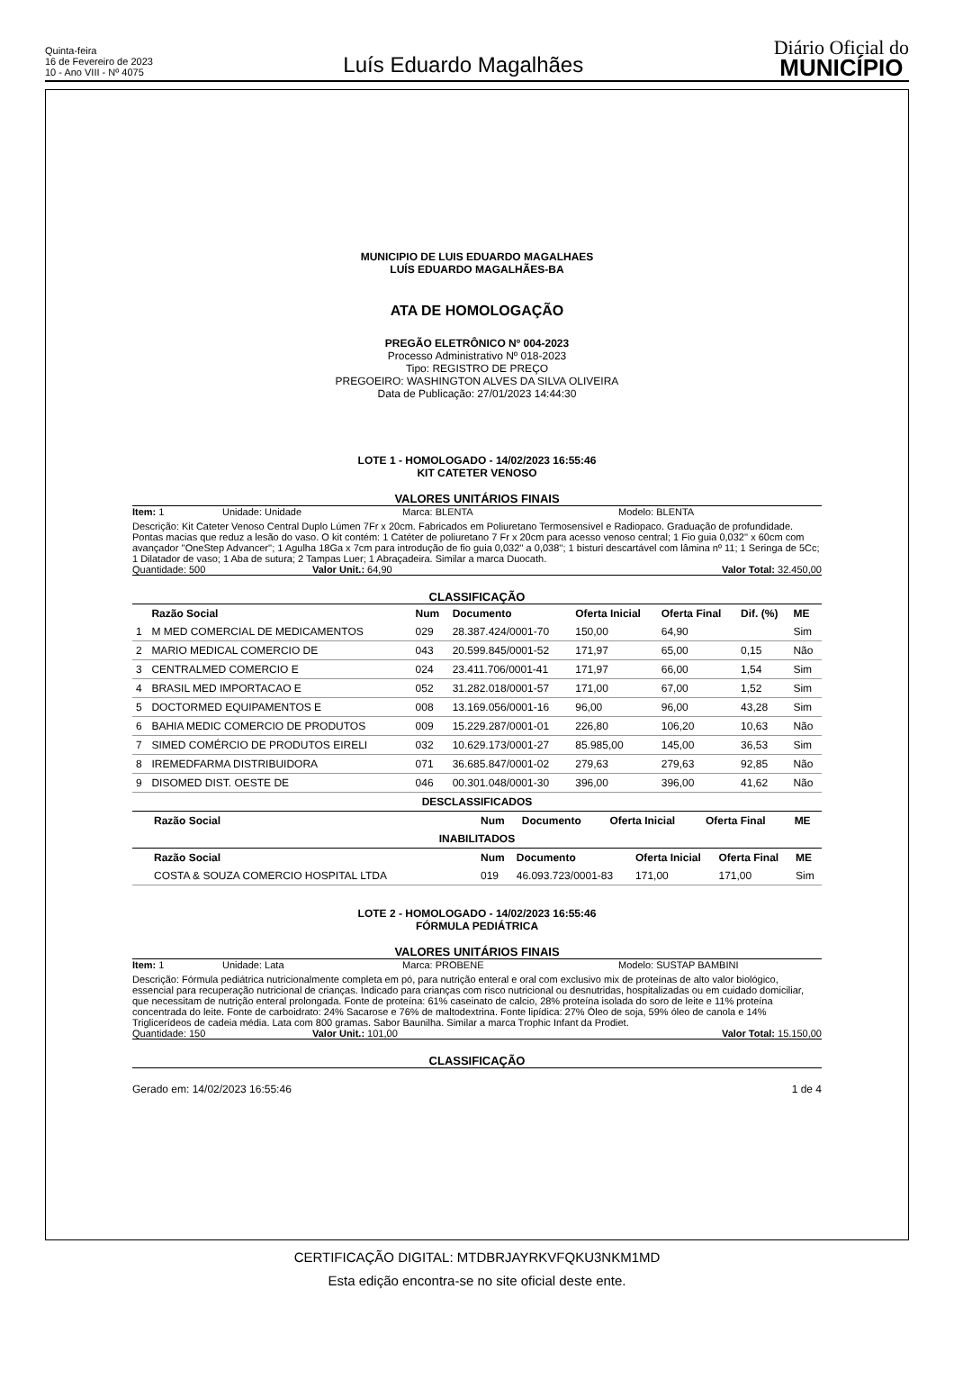Quinta-feira
16 de Fevereiro de 2023
10 - Ano VIII - Nº 4075
Luís Eduardo Magalhães
Diário Oficial do
MUNICÍPIO
MUNICIPIO DE LUIS EDUARDO MAGALHAES
LUÍS EDUARDO MAGALHÃES-BA
ATA DE HOMOLOGAÇÃO
PREGÃO ELETRÔNICO Nº 004-2023
Processo Administrativo Nº 018-2023
Tipo: REGISTRO DE PREÇO
PREGOEIRO: WASHINGTON ALVES DA SILVA OLIVEIRA
Data de Publicação: 27/01/2023 14:44:30
LOTE 1 - HOMOLOGADO - 14/02/2023 16:55:46
KIT CATETER VENOSO
VALORES UNITÁRIOS FINAIS
Item: 1 Unidade: Unidade Marca: BLENTA Modelo: BLENTA
Descrição: Kit Cateter Venoso Central Duplo Lúmen 7Fr x 20cm. Fabricados em Poliuretano Termosensível e Radiopaco. Graduação de profundidade. Pontas macias que reduz a lesão do vaso. O kit contém: 1 Catéter de poliuretano 7 Fr x 20cm para acesso venoso central; 1 Fio guia 0,032'' x 60cm com avançador ''OneStep Advancer''; 1 Agulha 18Ga x 7cm para introdução de fio guia 0,032'' a 0,038''; 1 bisturi descartável com lâmina nº 11; 1 Seringa de 5Cc; 1 Dilatador de vaso; 1 Aba de sutura; 2 Tampas Luer; 1 Abraçadeira. Similar a marca Duocath.
Quantidade: 500 Valor Unit.: 64,90 Valor Total: 32.450,00
CLASSIFICAÇÃO
| | Razão Social | Num | Documento | Oferta Inicial | Oferta Final | Dif. (%) | ME |
| --- | --- | --- | --- | --- | --- | --- | --- |
| 1 | M MED COMERCIAL DE MEDICAMENTOS | 029 | 28.387.424/0001-70 | 150,00 | 64,90 | | Sim |
| 2 | MARIO MEDICAL COMERCIO DE | 043 | 20.599.845/0001-52 | 171,97 | 65,00 | 0,15 | Não |
| 3 | CENTRALMED COMERCIO E | 024 | 23.411.706/0001-41 | 171,97 | 66,00 | 1,54 | Sim |
| 4 | BRASIL MED IMPORTACAO E | 052 | 31.282.018/0001-57 | 171,00 | 67,00 | 1,52 | Sim |
| 5 | DOCTORMED EQUIPAMENTOS E | 008 | 13.169.056/0001-16 | 96,00 | 96,00 | 43,28 | Sim |
| 6 | BAHIA MEDIC COMERCIO DE PRODUTOS | 009 | 15.229.287/0001-01 | 226,80 | 106,20 | 10,63 | Não |
| 7 | SIMED COMÉRCIO DE PRODUTOS EIRELI | 032 | 10.629.173/0001-27 | 85.985,00 | 145,00 | 36,53 | Sim |
| 8 | IREMEDFARMA DISTRIBUIDORA | 071 | 36.685.847/0001-02 | 279,63 | 279,63 | 92,85 | Não |
| 9 | DISOMED DIST. OESTE DE | 046 | 00.301.048/0001-30 | 396,00 | 396,00 | 41,62 | Não |
DESCLASSIFICADOS
| Razão Social | Num | Documento | Oferta Inicial | Oferta Final | ME |
| --- | --- | --- | --- | --- | --- |
INABILITADOS
| Razão Social | Num | Documento | Oferta Inicial | Oferta Final | ME |
| --- | --- | --- | --- | --- | --- |
| COSTA & SOUZA COMERCIO HOSPITAL LTDA | 019 | 46.093.723/0001-83 | 171,00 | 171,00 | Sim |
LOTE 2 - HOMOLOGADO - 14/02/2023 16:55:46
FÓRMULA PEDIÁTRICA
VALORES UNITÁRIOS FINAIS
Item: 1 Unidade: Lata Marca: PROBENE Modelo: SUSTAP BAMBINI
Descrição: Fórmula pediátrica nutricionalmente completa em pó, para nutrição enteral e oral com exclusivo mix de proteínas de alto valor biológico, essencial para recuperação nutricional de crianças. Indicado para crianças com risco nutricional ou desnutridas, hospitalizadas ou em cuidado domiciliar, que necessitam de nutrição enteral prolongada. Fonte de proteína: 61% caseinato de calcio, 28% proteína isolada do soro de leite e 11% proteína concentrada do leite. Fonte de carboidrato: 24% Sacarose e 76% de maltodextrina. Fonte lipídica: 27% Óleo de soja, 59% óleo de canola e 14% Triglicerídeos de cadeia média. Lata com 800 gramas. Sabor Baunilha. Similar a marca Trophic Infant da Prodiet.
Quantidade: 150 Valor Unit.: 101,00 Valor Total: 15.150,00
CLASSIFICAÇÃO
Gerado em: 14/02/2023 16:55:46 1 de 4
CERTIFICAÇÃO DIGITAL: MTDBRJAYRKVFQKU3NKM1MD
Esta edição encontra-se no site oficial deste ente.